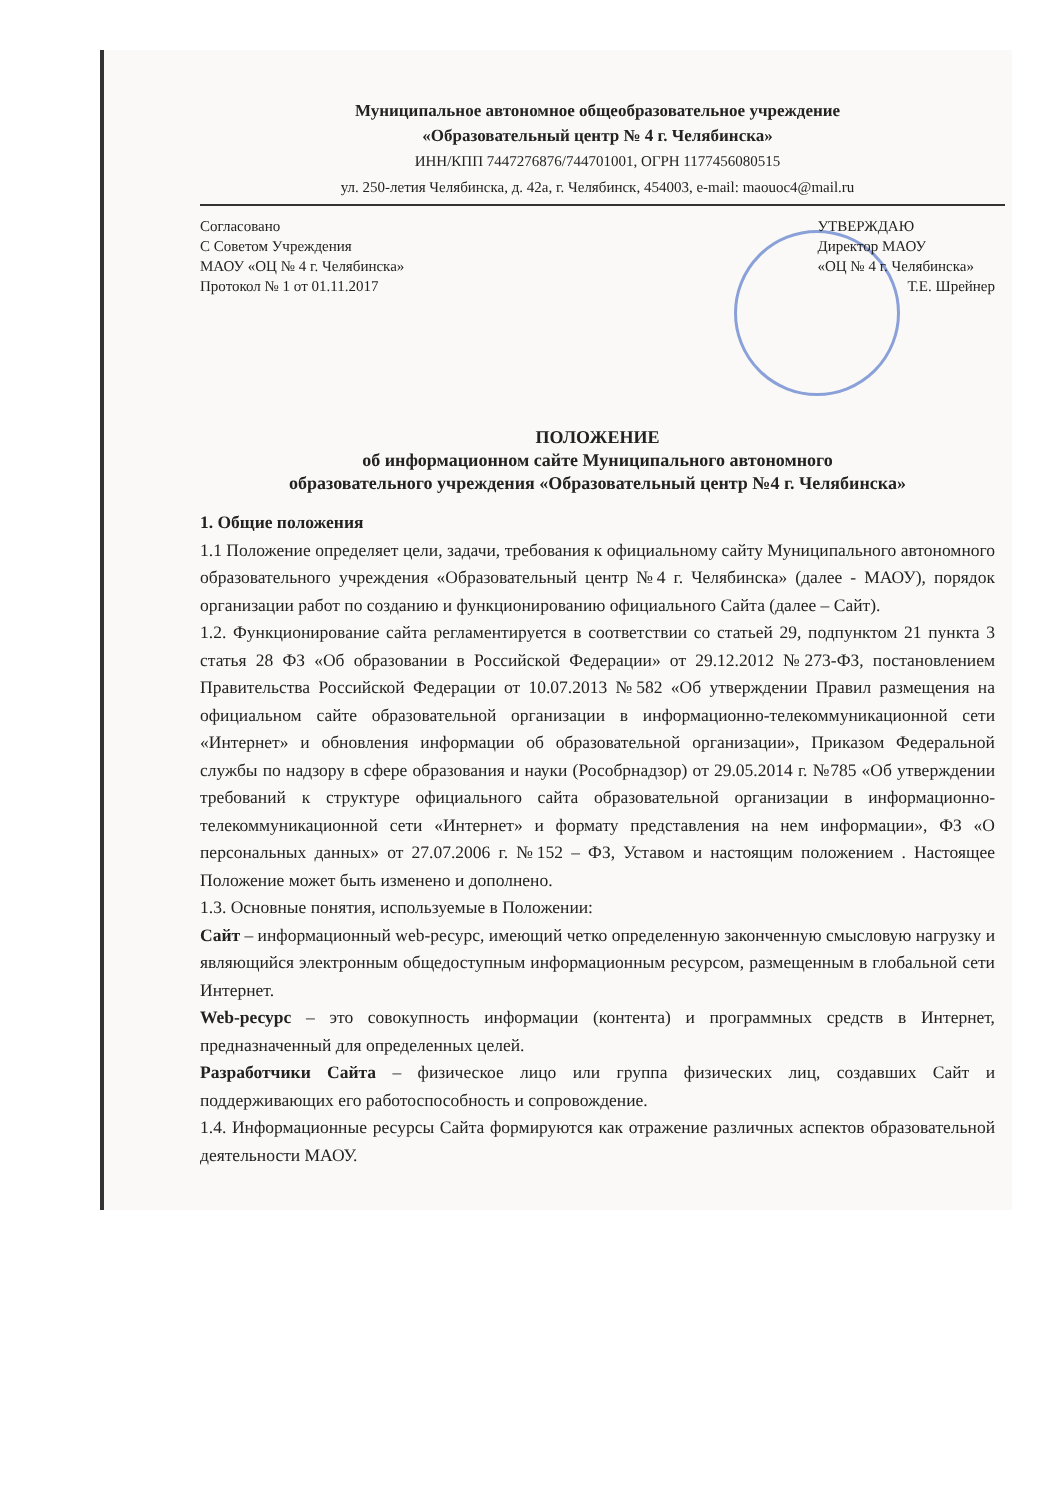Муниципальное автономное общеобразовательное учреждение
«Образовательный центр № 4 г. Челябинска»
ИНН/КПП 7447276876/744701001, ОГРН 1177456080515
ул. 250-летия Челябинска, д. 42а, г. Челябинск, 454003, e-mail: maouoc4@mail.ru
Согласовано
С Советом Учреждения
МАОУ «ОЦ № 4 г. Челябинска»
Протокол № 1 от 01.11.2017
УТВЕРЖДАЮ
Директор МАОУ
«ОЦ № 4 г. Челябинска»
Т.Е. Шрейнер
ПОЛОЖЕНИЕ
об информационном сайте Муниципального автономного
образовательного учреждения «Образовательный центр №4 г. Челябинска»
1. Общие положения
1.1 Положение определяет цели, задачи, требования к официальному сайту Муниципального автономного образовательного учреждения «Образовательный центр №4 г. Челябинска» (далее - МАОУ), порядок организации работ по созданию и функционированию официального Сайта (далее – Сайт).
1.2. Функционирование сайта регламентируется в соответствии со статьей 29, подпунктом 21 пункта 3 статья 28 ФЗ «Об образовании в Российской Федерации» от 29.12.2012 №273-ФЗ, постановлением Правительства Российской Федерации от 10.07.2013 №582 «Об утверждении Правил размещения на официальном сайте образовательной организации в информационно-телекоммуникационной сети «Интернет» и обновления информации об образовательной организации», Приказом Федеральной службы по надзору в сфере образования и науки (Рособрнадзор) от 29.05.2014 г. №785 «Об утверждении требований к структуре официального сайта образовательной организации в информационно-телекоммуникационной сети «Интернет» и формату представления на нем информации», ФЗ «О персональных данных» от 27.07.2006 г. №152 – ФЗ, Уставом и настоящим положением . Настоящее Положение может быть изменено и дополнено.
1.3. Основные понятия, используемые в Положении:
Сайт – информационный web-ресурс, имеющий четко определенную законченную смысловую нагрузку и являющийся электронным общедоступным информационным ресурсом, размещенным в глобальной сети Интернет.
Web-ресурс – это совокупность информации (контента) и программных средств в Интернет, предназначенный для определенных целей.
Разработчики Сайта – физическое лицо или группа физических лиц, создавших Сайт и поддерживающих его работоспособность и сопровождение.
1.4. Информационные ресурсы Сайта формируются как отражение различных аспектов образовательной деятельности МАОУ.